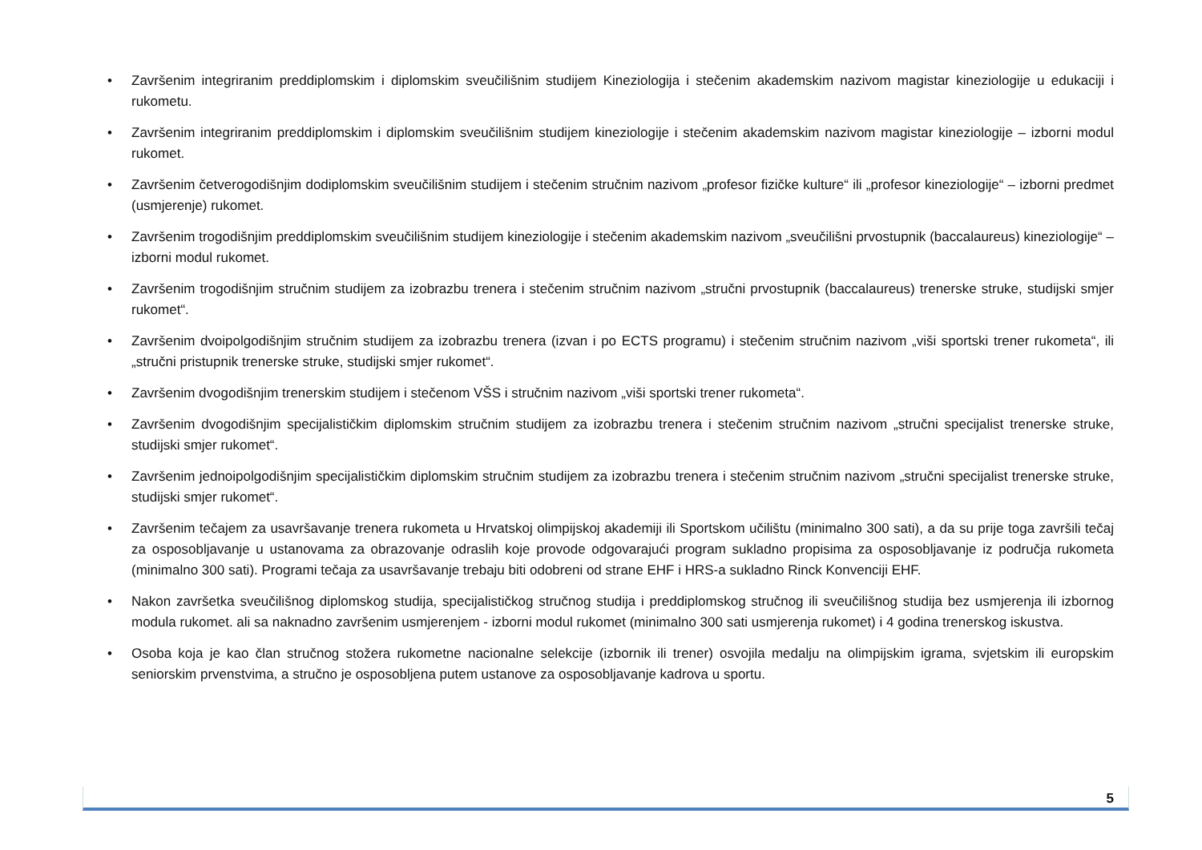• Završenim integriranim preddiplomskim i diplomskim sveučilišnim studijem Kineziologija i stečenim akademskim nazivom magistar kineziologije u edukaciji i rukometu.
• Završenim integriranim preddiplomskim i diplomskim sveučilišnim studijem kineziologije i stečenim akademskim nazivom magistar kineziologije – izborni modul rukomet.
• Završenim četverogodišnjim dodiplomskim sveučilišnim studijem i stečenim stručnim nazivom „profesor fizičke kulture“ ili „profesor kineziologije“ – izborni predmet (usmjerenje) rukomet.
• Završenim trogodišnjim preddiplomskim sveučilišnim studijem kineziologije i stečenim akademskim nazivom „sveučilišni prvostupnik (baccalaureus) kineziologije“ – izborni modul rukomet.
• Završenim trogodišnjim stručnim studijem za izobrazbu trenera i stečenim stručnim nazivom „stručni prvostupnik (baccalaureus) trenerske struke, studijski smjer rukomet“.
• Završenim dvoipolgodišnjim stručnim studijem za izobrazbu trenera (izvan i po ECTS programu) i stečenim stručnim nazivom „viši sportski trener rukometa“, ili „stručni pristupnik trenerske struke, studijski smjer rukomet“.
• Završenim dvogodišnjim trenerskim studijem i stečenom VŠS i stručnim nazivom „viši sportski trener rukometa“.
• Završenim dvogodišnjim specijalističkim diplomskim stručnim studijem za izobrazbu trenera i stečenim stručnim nazivom „stručni specijalist trenerske struke, studijski smjer rukomet“.
• Završenim jednoipolgodišnjim specijalističkim diplomskim stručnim studijem za izobrazbu trenera i stečenim stručnim nazivom „stručni specijalist trenerske struke, studijski smjer rukomet“.
• Završenim tečajem za usavršavanje trenera rukometa u Hrvatskoj olimpijskoj akademiji ili Sportskom učilištu (minimalno 300 sati), a da su prije toga završili tečaj za osposobljavanje u ustanovama za obrazovanje odraslih koje provode odgovarajući program sukladno propisima za osposobljavanje iz područja rukometa (minimalno 300 sati). Programi tečaja za usavršavanje trebaju biti odobreni od strane EHF i HRS-a sukladno Rinck Konvenciji EHF.
• Nakon završetka sveučilišnog diplomskog studija, specijalističkog stručnog studija i preddiplomskog stručnog ili sveučilišnog studija bez usmjerenja ili izbornog modula rukomet. ali sa naknadno završenim usmjerenjem - izborni modul rukomet (minimalno 300 sati usmjerenja rukomet) i 4 godina trenerskog iskustva.
• Osoba koja je kao član stručnog stožera rukometne nacionalne selekcije (izbornik ili trener) osvojila medalju na olimpijskim igrama, svjetskim ili europskim seniorskim prvenstvima, a stručno je osposobljena putem ustanove za osposobljavanje kadrova u sportu.
5